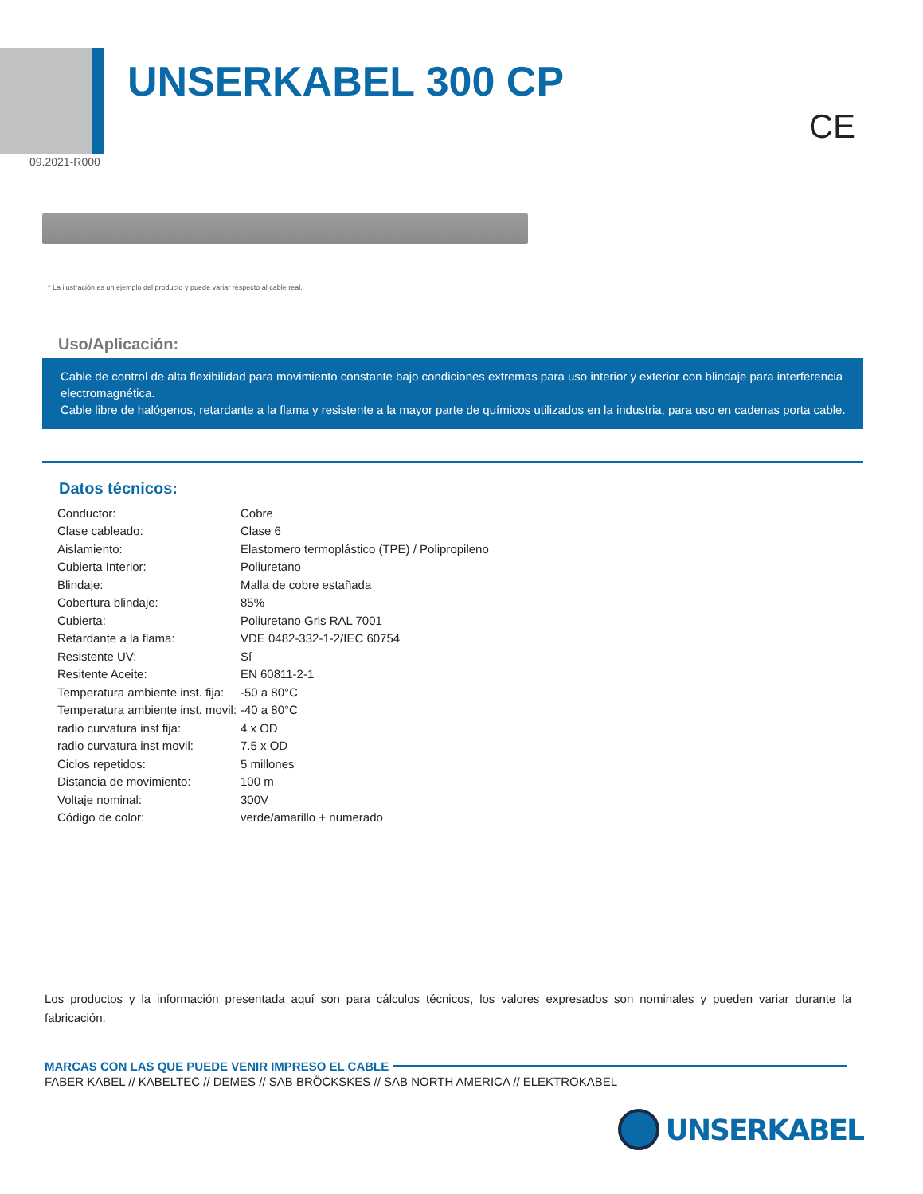UNSERKABEL 300 CP
CE
09.2021-R000
* La ilustración es un ejemplo del producto y puede variar respecto al cable real.
Uso/Aplicación:
Cable de control de alta flexibilidad para movimiento constante bajo condiciones extremas para uso interior y exterior con blindaje para interferencia electromagnética.
Cable libre de halógenos, retardante a la flama y resistente a la mayor parte de químicos utilizados en la industria, para uso en cadenas porta cable.
Datos técnicos:
| Conductor: | Cobre |
| Clase cableado: | Clase 6 |
| Aislamiento: | Elastomero termoplástico (TPE) / Polipropileno |
| Cubierta Interior: | Poliuretano |
| Blindaje: | Malla de cobre estañada |
| Cobertura blindaje: | 85% |
| Cubierta: | Poliuretano Gris RAL 7001 |
| Retardante a la flama: | VDE 0482-332-1-2/IEC 60754 |
| Resistente UV: | Sí |
| Resitente Aceite: | EN 60811-2-1 |
| Temperatura ambiente inst. fija: | -50 a 80°C |
| Temperatura ambiente inst. movil: | -40 a 80°C |
| radio curvatura inst fija: | 4 x OD |
| radio curvatura inst movil: | 7.5 x OD |
| Ciclos repetidos: | 5 millones |
| Distancia de movimiento: | 100 m |
| Voltaje nominal: | 300V |
| Código de color: | verde/amarillo + numerado |
Los productos y la información presentada aquí son para cálculos técnicos, los valores expresados son nominales y pueden variar durante la fabricación.
MARCAS CON LAS QUE PUEDE VENIR IMPRESO EL CABLE
FABER KABEL // KABELTEC // DEMES // SAB BRÖCKSKES // SAB NORTH AMERICA // ELEKTROKABEL
UNSERKABEL